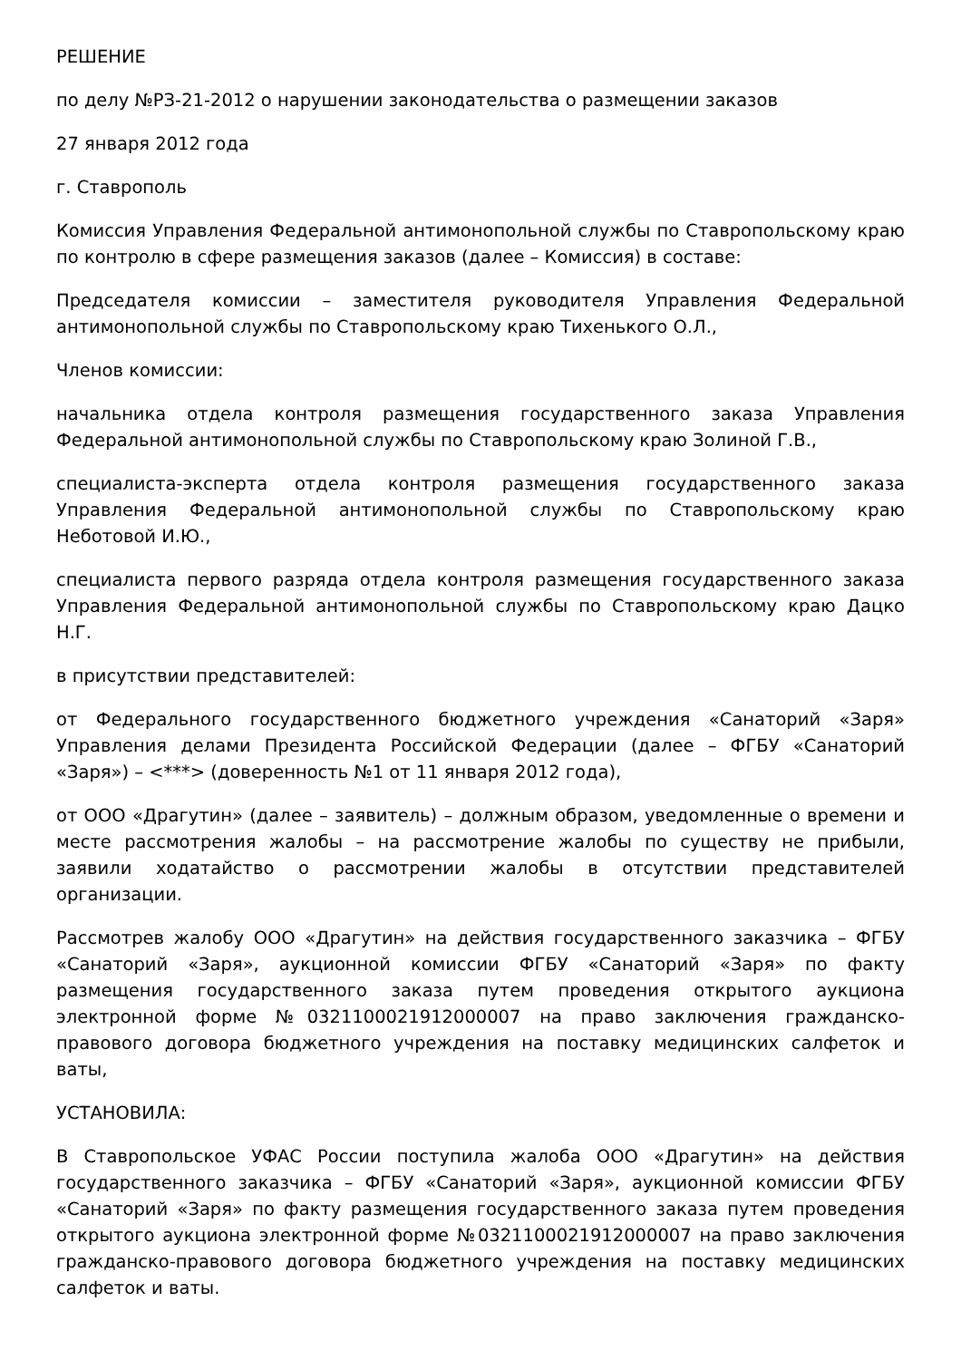РЕШЕНИЕ
по делу №РЗ-21-2012 о нарушении законодательства о размещении заказов
27 января 2012 года
г. Ставрополь
Комиссия Управления Федеральной антимонопольной службы по Ставропольскому краю по контролю в сфере размещения заказов (далее – Комиссия) в составе:
Председателя комиссии – заместителя руководителя Управления Федеральной антимонопольной службы по Ставропольскому краю Тихенького О.Л.,
Членов комиссии:
начальника отдела контроля размещения государственного заказа Управления Федеральной антимонопольной службы по Ставропольскому краю Золиной Г.В.,
специалиста-эксперта отдела контроля размещения государственного заказа Управления Федеральной антимонопольной службы по Ставропольскому краю Неботовой И.Ю.,
специалиста первого разряда отдела контроля размещения государственного заказа Управления Федеральной антимонопольной службы по Ставропольскому краю Дацко Н.Г.
в присутствии представителей:
от Федерального государственного бюджетного учреждения «Санаторий «Заря» Управления делами Президента Российской Федерации (далее – ФГБУ «Санаторий «Заря») – <***> (доверенность №1 от 11 января 2012 года),
от ООО «Драгутин» (далее – заявитель) – должным образом, уведомленные о времени и месте рассмотрения жалобы – на рассмотрение жалобы по существу не прибыли, заявили ходатайство о рассмотрении жалобы в отсутствии представителей организации.
Рассмотрев жалобу ООО «Драгутин» на действия государственного заказчика – ФГБУ «Санаторий «Заря», аукционной комиссии ФГБУ «Санаторий «Заря» по факту размещения государственного заказа путем проведения открытого аукциона электронной форме №0321100021912000007 на право заключения гражданско-правового договора бюджетного учреждения на поставку медицинских салфеток и ваты,
УСТАНОВИЛА:
В Ставропольское УФАС России поступила жалоба ООО «Драгутин» на действия государственного заказчика – ФГБУ «Санаторий «Заря», аукционной комиссии ФГБУ «Санаторий «Заря» по факту размещения государственного заказа путем проведения открытого аукциона электронной форме №0321100021912000007 на право заключения гражданско-правового договора бюджетного учреждения на поставку медицинских салфеток и ваты.